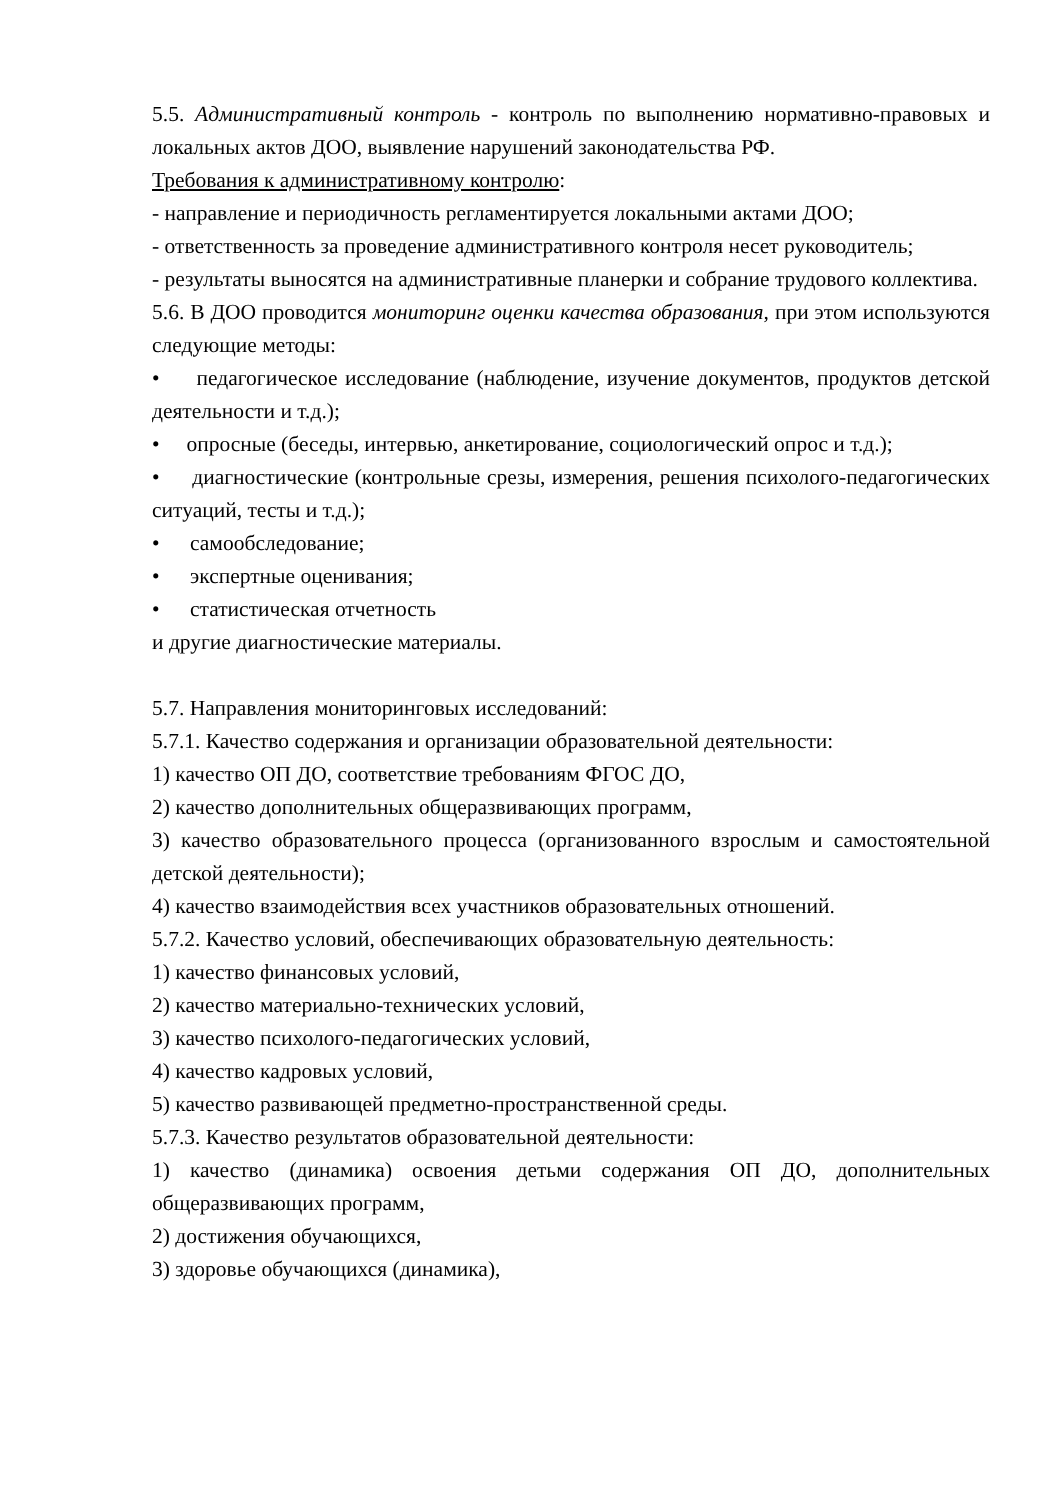5.5. Административный контроль - контроль по выполнению нормативно-правовых и локальных актов ДОО, выявление нарушений законодательства РФ.
Требования к административному контролю:
- направление и периодичность регламентируется локальными актами ДОО;
- ответственность за проведение административного контроля несет руководитель;
- результаты выносятся на административные планерки и собрание трудового коллектива.
5.6. В ДОО проводится мониторинг оценки качества образования, при этом используются следующие методы:
• педагогическое исследование (наблюдение, изучение документов, продуктов детской деятельности и т.д.);
• опросные (беседы, интервью, анкетирование, социологический опрос и т.д.);
• диагностические (контрольные срезы, измерения, решения психолого-педагогических ситуаций, тесты и т.д.);
• самообследование;
• экспертные оценивания;
• статистическая отчетность
и другие диагностические материалы.
5.7. Направления мониторинговых исследований:
5.7.1. Качество содержания и организации образовательной деятельности:
1) качество ОП ДО, соответствие требованиям ФГОС ДО,
2) качество дополнительных общеразвивающих программ,
3) качество образовательного процесса (организованного взрослым и самостоятельной детской деятельности);
4) качество взаимодействия всех участников образовательных отношений.
5.7.2. Качество условий, обеспечивающих образовательную деятельность:
1) качество финансовых условий,
2) качество материально-технических условий,
3) качество психолого-педагогических условий,
4) качество кадровых условий,
5) качество развивающей предметно-пространственной среды.
5.7.3. Качество результатов образовательной деятельности:
1) качество (динамика) освоения детьми содержания ОП ДО, дополнительных общеразвивающих программ,
2) достижения обучающихся,
3) здоровье обучающихся (динамика),